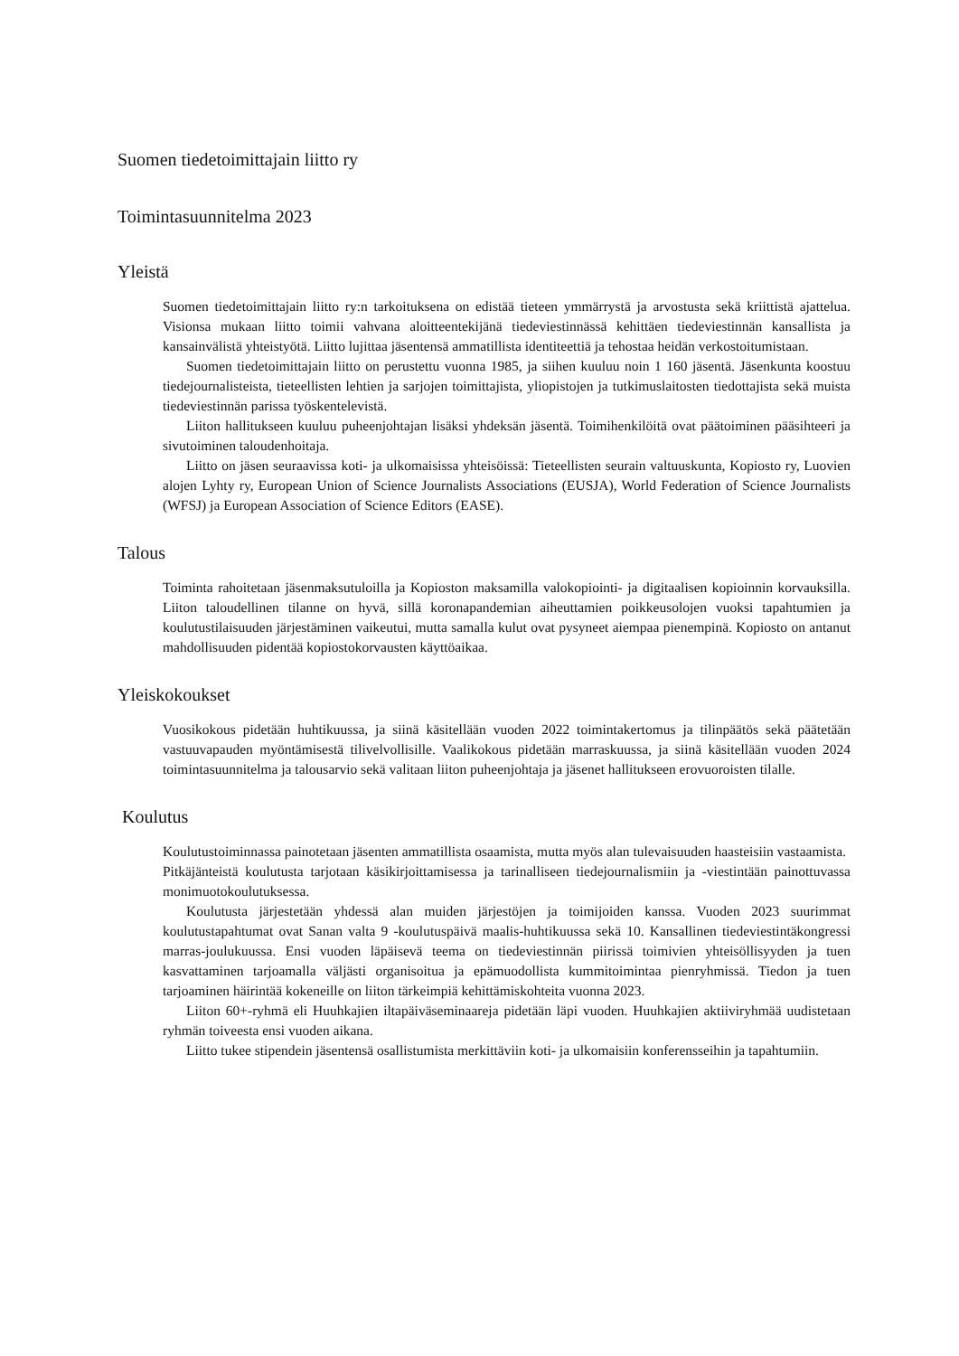Suomen tiedetoimittajain liitto ry
Toimintasuunnitelma 2023
Yleistä
Suomen tiedetoimittajain liitto ry:n tarkoituksena on edistää tieteen ymmärrystä ja arvostusta sekä kriittistä ajattelua. Visionsa mukaan liitto toimii vahvana aloitteentekijänä tiedeviestinnässä kehittäen tiedeviestinnän kansallista ja kansainvälistä yhteistyötä. Liitto lujittaa jäsentensä ammatillista identiteettiä ja tehostaa heidän verkostoitumistaan.
Suomen tiedetoimittajain liitto on perustettu vuonna 1985, ja siihen kuuluu noin 1 160 jäsentä. Jäsenkunta koostuu tiedejournalisteista, tieteellisten lehtien ja sarjojen toimittajista, yliopistojen ja tutkimuslaitosten tiedottajista sekä muista tiedeviestinnän parissa työskentelevistä.
Liiton hallitukseen kuuluu puheenjohtajan lisäksi yhdeksän jäsentä. Toimihenkilöitä ovat päätoiminen pääsihteeri ja sivutoiminen taloudenhoitaja.
Liitto on jäsen seuraavissa koti- ja ulkomaisissa yhteisöissä: Tieteellisten seurain valtuuskunta, Kopiosto ry, Luovien alojen Lyhty ry, European Union of Science Journalists Associations (EUSJA), World Federation of Science Journalists (WFSJ) ja European Association of Science Editors (EASE).
Talous
Toiminta rahoitetaan jäsenmaksutuloilla ja Kopioston maksamilla valokopiointi- ja digitaalisen kopioinnin korvauksilla. Liiton taloudellinen tilanne on hyvä, sillä koronapandemian aiheuttamien poikkeusolojen vuoksi tapahtumien ja koulutustilaisuuden järjestäminen vaikeutui, mutta samalla kulut ovat pysyneet aiempaa pienempinä. Kopiosto on antanut mahdollisuuden pidentää kopiostokorvausten käyttöaikaa.
Yleiskokoukset
Vuosikokous pidetään huhtikuussa, ja siinä käsitellään vuoden 2022 toimintakertomus ja tilinpäätös sekä päätetään vastuuvapauden myöntämisestä tilivelvollisille. Vaalikokous pidetään marraskuussa, ja siinä käsitellään vuoden 2024 toimintasuunnitelma ja talousarvio sekä valitaan liiton puheenjohtaja ja jäsenet hallitukseen erovuoroisten tilalle.
Koulutus
Koulutustoiminnassa painotetaan jäsenten ammatillista osaamista, mutta myös alan tulevaisuuden haasteisiin vastaamista.
Pitkäjänteistä koulutusta tarjotaan käsikirjoittamisessa ja tarinalliseen tiedejournalismiin ja -viestintään painottuvassa monimuotokoulutuksessa.
Koulutusta järjestetään yhdessä alan muiden järjestöjen ja toimijoiden kanssa. Vuoden 2023 suurimmat koulutustapahtumat ovat Sanan valta 9 -koulutuspäivä maalis-huhtikuussa sekä 10. Kansallinen tiedeviestintäkongressi marras-joulukuussa. Ensi vuoden läpäisevä teema on tiedeviestinnän piirissä toimivien yhteisöllisyyden ja tuen kasvattaminen tarjoamalla väljästi organisoitua ja epämuodollista kummitoimintaa pienryhmissä. Tiedon ja tuen tarjoaminen häirintää kokeneille on liiton tärkeimpiä kehittämiskohteita vuonna 2023.
Liiton 60+-ryhmä eli Huuhkajien iltapäiväseminaareja pidetään läpi vuoden. Huuhkajien aktiiviryhmää uudistetaan ryhmän toiveesta ensi vuoden aikana.
Liitto tukee stipendein jäsentensä osallistumista merkittäviin koti- ja ulkomaisiin konferensseihin ja tapahtumiin.